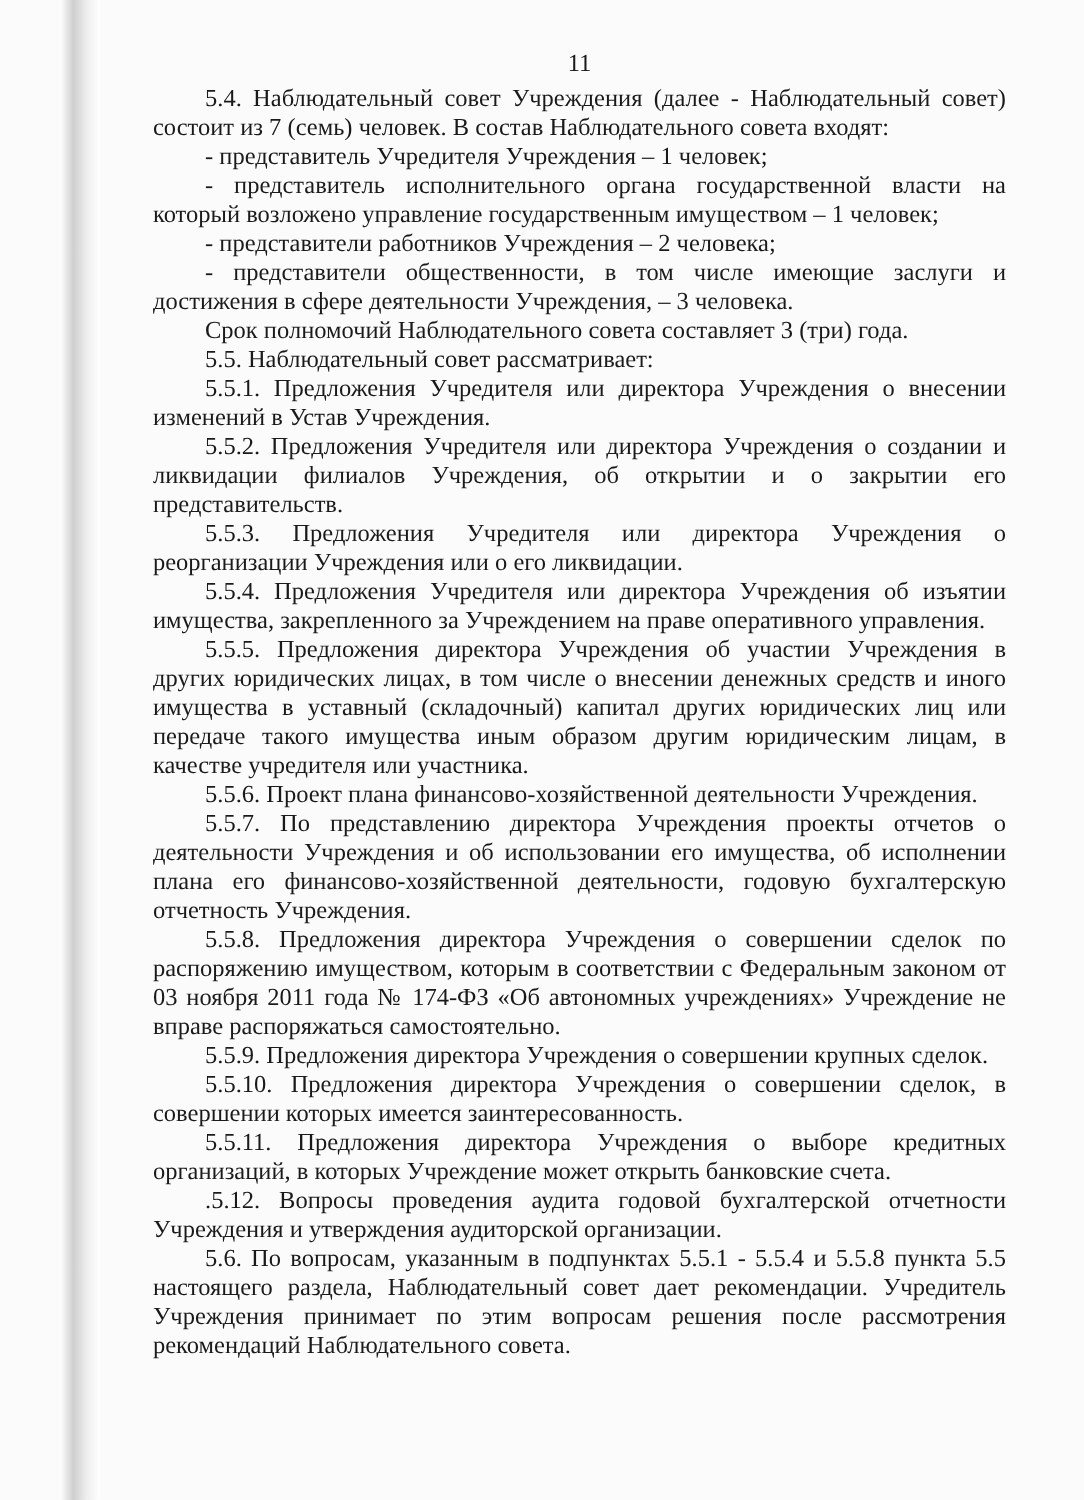11
5.4. Наблюдательный совет Учреждения (далее - Наблюдательный совет) состоит из 7 (семь) человек. В состав Наблюдательного совета входят:
- представитель Учредителя Учреждения – 1 человек;
- представитель исполнительного органа государственной власти на который возложено управление государственным имуществом – 1 человек;
- представители работников Учреждения – 2 человека;
- представители общественности, в том числе имеющие заслуги и достижения в сфере деятельности Учреждения, – 3 человека.
Срок полномочий Наблюдательного совета составляет 3 (три) года.
5.5. Наблюдательный совет рассматривает:
5.5.1. Предложения Учредителя или директора Учреждения о внесении изменений в Устав Учреждения.
5.5.2. Предложения Учредителя или директора Учреждения о создании и ликвидации филиалов Учреждения, об открытии и о закрытии его представительств.
5.5.3. Предложения Учредителя или директора Учреждения о реорганизации Учреждения или о его ликвидации.
5.5.4. Предложения Учредителя или директора Учреждения об изъятии имущества, закрепленного за Учреждением на праве оперативного управления.
5.5.5. Предложения директора Учреждения об участии Учреждения в других юридических лицах, в том числе о внесении денежных средств и иного имущества в уставный (складочный) капитал других юридических лиц или передаче такого имущества иным образом другим юридическим лицам, в качестве учредителя или участника.
5.5.6. Проект плана финансово-хозяйственной деятельности Учреждения.
5.5.7. По представлению директора Учреждения проекты отчетов о деятельности Учреждения и об использовании его имущества, об исполнении плана его финансово-хозяйственной деятельности, годовую бухгалтерскую отчетность Учреждения.
5.5.8. Предложения директора Учреждения о совершении сделок по распоряжению имуществом, которым в соответствии с Федеральным законом от 03 ноября 2011 года № 174-ФЗ «Об автономных учреждениях» Учреждение не вправе распоряжаться самостоятельно.
5.5.9. Предложения директора Учреждения о совершении крупных сделок.
5.5.10. Предложения директора Учреждения о совершении сделок, в совершении которых имеется заинтересованность.
5.5.11. Предложения директора Учреждения о выборе кредитных организаций, в которых Учреждение может открыть банковские счета.
.5.12. Вопросы проведения аудита годовой бухгалтерской отчетности Учреждения и утверждения аудиторской организации.
5.6. По вопросам, указанным в подпунктах 5.5.1 - 5.5.4 и 5.5.8 пункта 5.5 настоящего раздела, Наблюдательный совет дает рекомендации. Учредитель Учреждения принимает по этим вопросам решения после рассмотрения рекомендаций Наблюдательного совета.